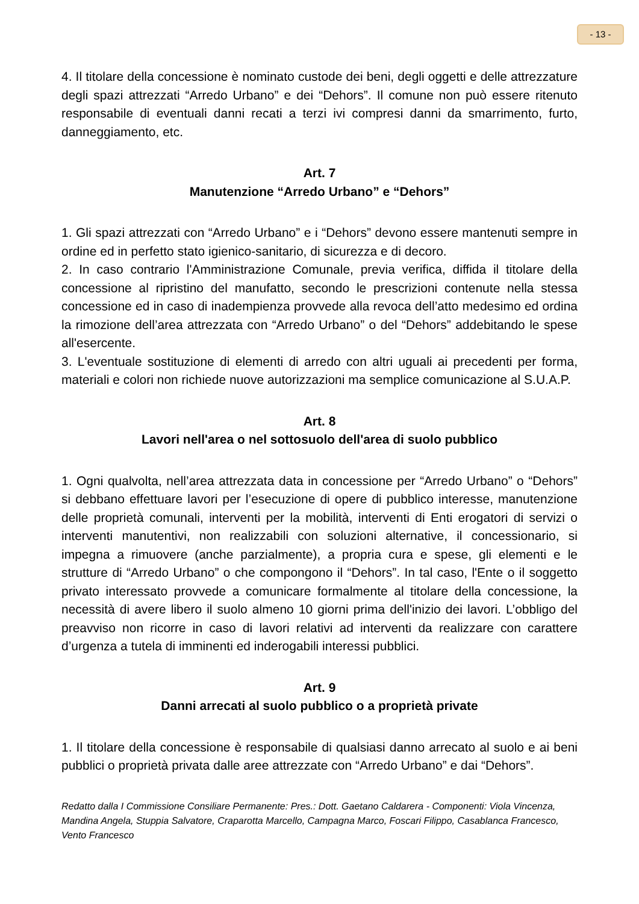- 13 -
4. Il titolare della concessione è nominato custode dei beni, degli oggetti e delle attrezzature degli spazi attrezzati “Arredo Urbano” e dei “Dehors”. Il comune non può essere ritenuto responsabile di eventuali danni recati a terzi ivi compresi danni da smarrimento, furto, danneggiamento, etc.
Art. 7
Manutenzione “Arredo Urbano” e “Dehors”
1. Gli spazi attrezzati con “Arredo Urbano” e i “Dehors” devono essere mantenuti sempre in ordine ed in perfetto stato igienico-sanitario, di sicurezza e di decoro.
2. In caso contrario l'Amministrazione Comunale, previa verifica, diffida il titolare della concessione al ripristino del manufatto, secondo le prescrizioni contenute nella stessa concessione ed in caso di inadempienza provvede alla revoca dell’atto medesimo ed ordina la rimozione dell’area attrezzata con “Arredo Urbano” o del “Dehors” addebitando le spese all'esercente.
3. L'eventuale sostituzione di elementi di arredo con altri uguali ai precedenti per forma, materiali e colori non richiede nuove autorizzazioni ma semplice comunicazione al S.U.A.P.
Art. 8
Lavori nell'area o nel sottosuolo dell'area di suolo pubblico
1. Ogni qualvolta, nell’area attrezzata data in concessione per “Arredo Urbano” o “Dehors” si debbano effettuare lavori per l’esecuzione di opere di pubblico interesse, manutenzione delle proprietà comunali, interventi per la mobilità, interventi di Enti erogatori di servizi o interventi manutentivi, non realizzabili con soluzioni alternative, il concessionario, si impegna a rimuovere (anche parzialmente), a propria cura e spese, gli elementi e le strutture di “Arredo Urbano” o che compongono il “Dehors”. In tal caso, l'Ente o il soggetto privato interessato provvede a comunicare formalmente al titolare della concessione, la necessità di avere libero il suolo almeno 10 giorni prima dell'inizio dei lavori. L’obbligo del preavviso non ricorre in caso di lavori relativi ad interventi da realizzare con carattere d’urgenza a tutela di imminenti ed inderogabili interessi pubblici.
Art. 9
Danni arrecati al suolo pubblico o a proprietà private
1. Il titolare della concessione è responsabile di qualsiasi danno arrecato al suolo e ai beni pubblici o proprietà privata dalle aree attrezzate con “Arredo Urbano” e dai “Dehors”.
Redatto dalla I Commissione Consiliare Permanente: Pres.: Dott. Gaetano Caldarera - Componenti: Viola Vincenza, Mandina Angela, Stuppia Salvatore, Craparotta Marcello, Campagna Marco, Foscari Filippo, Casablanca Francesco, Vento Francesco